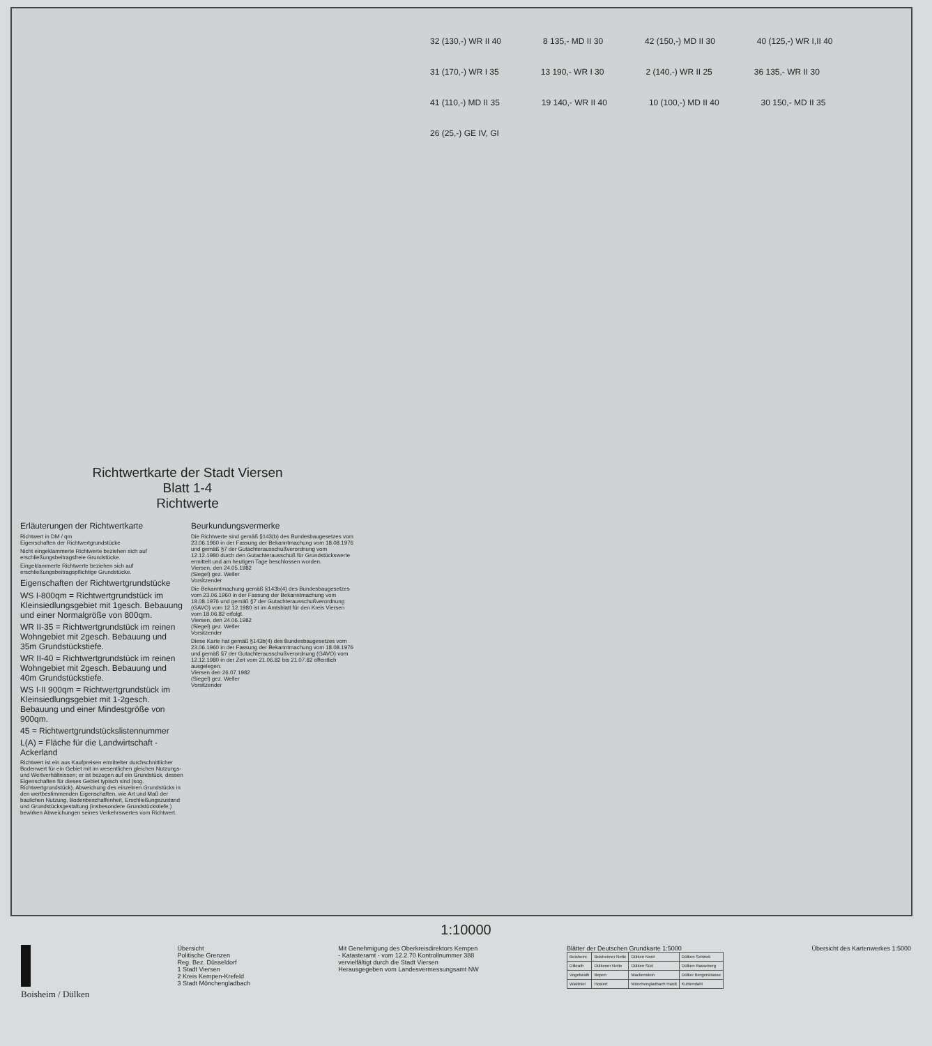32 (130,-) WR II 40 8 135,- MD II 30 42 (150,-) MD II 30 40 (125,-) WR I,II 40 31 (170,-) WR I 35 13 190,- WR I 30 2 (140,-) WR II 25 36 135,- WR II 30 41 (110,-) MD II 35 19 140,- WR II 40 10 (100,-) MD II 40 30 150,- MD II 35 26 (25,-) GE IV, GI
Richtwertkarte der Stadt Viersen
Blatt 1-4
Richtwerte
Erläuterungen der Richtwertkarte
Richtwert in DM / qm
Eigenschaften der Richtwertgrundstücke
Nicht eingeklammerte Richtwerte beziehen sich auf erschließungsbeitragsfreie Grundstücke.
Eingeklammerte Richtwerte beziehen sich auf erschließungsbeitragspflichtige Grundstücke.
Eigenschaften der Richtwertgrundstücke
WS I-800qm = Richtwertgrundstück im Kleinsiedlungsgebiet mit 1gesch. Bebauung und einer Normalgröße von 800qm.
WR II-35 = Richtwertgrundstück im reinen Wohngebiet mit 2gesch. Bebauung und 35m Grundstückstiefe.
WR II-40 = Richtwertgrundstück im reinen Wohngebiet mit 2gesch. Bebauung und 40m Grundstückstiefe.
WS I-II 900qm = Richtwertgrundstück im Kleinsiedlungsgebiet mit 1-2gesch. Bebauung und einer Mindestgröße von 900qm.
45 = Richtwertgrundstückslistennummer
L(A) = Fläche für die Landwirtschaft - Ackerland
Richtwert ist ein aus Kaufpreisen ermittelter durchschnittlicher Bodenwert für ein Gebiet mit im wesentlichen gleichen Nutzungs- und Wertverhältnissen; er ist bezogen auf ein Grundstück, dessen Eigenschaften für dieses Gebiet typisch sind (sog. Richtwertgrundstück). Abweichung des einzelnen Grundstücks in den wertbestimmenden Eigenschaften, wie Art und Maß der baulichen Nutzung, Bodenbeschaffenheit, Erschließungszustand und Grundstücksgestaltung (insbesondere Grundstückstiefe,) bewirken Abweichungen seines Verkehrswertes vom Richtwert.
Beurkundungsvermerke
Die Richtwerte sind gemäß §143(b) des Bundesbaugesetzes vom 23.06.1960 in der Fassung der Bekanntmachung vom 18.08.1976 und gemäß §7 der Gutachterausschußverordnung vom 12.12.1980 durch den Gutachterausschuß für Grundstückswerte ermittelt und am heutigen Tage beschlossen worden.
Viersen, den 24.05.1982
(Siegel) gez. Weller
Vorsitzender
Die Bekanntmachung gemäß §143b(4) des Bundesbaugesetzes vom 23.06.1960 in der Fassung der Bekanntmachung vom 18.08.1976 und gemäß §7 der Gutachterausschußverordnung (GAVO) vom 12.12.1980 ist im Amtsblatt für den Kreis Viersen vom 18.06.82 erfolgt.
Viersen, den 24.06.1982
(Siegel) gez. Weller
Vorsitzender
Diese Karte hat gemäß §143b(4) des Bundesbaugesetzes vom 23.06.1960 in der Fassung der Bekanntmachung vom 18.08.1976 und gemäß §7 der Gutachterausschußverordnung (GAVO) vom 12.12.1980 in der Zeit vom 21.06.82 bis 21.07.82 öffentlich ausgelegen.
Viersen den 26.07.1982
(Siegel) gez. Weller
Vorsitzender
1:10000
Boisheim / Dülken
Übersicht
Politische Grenzen
Reg. Bez. Düsseldorf
1 Stadt Viersen
2 Kreis Kempen-Krefeld
3 Stadt Mönchengladbach
Mit Genehmigung des Oberkreisdirektors Kempen
- Katasteramt - vom 12.2.70 Kontrollnummer 388
vervielfältigt durch die Stadt Viersen
Herausgegeben vom Landesvermessungsamt NW
Blätter der Deutschen Grundkarte 1:5000
| Boisheim | Boisheimer Nette | Dülken Nord | Dülken Schirick |
| Dilkrath | Dülkener Nette | Dülken Süd | Dülken Rasseberg |
| Vogelsrath | Bepen | Mackenstein | Dülker Bergerstrasse |
| Waldniel | Hostert | Mönchengladbach Hardt | Kuhlendahl |
Übersicht des Kartenwerkes 1:5000